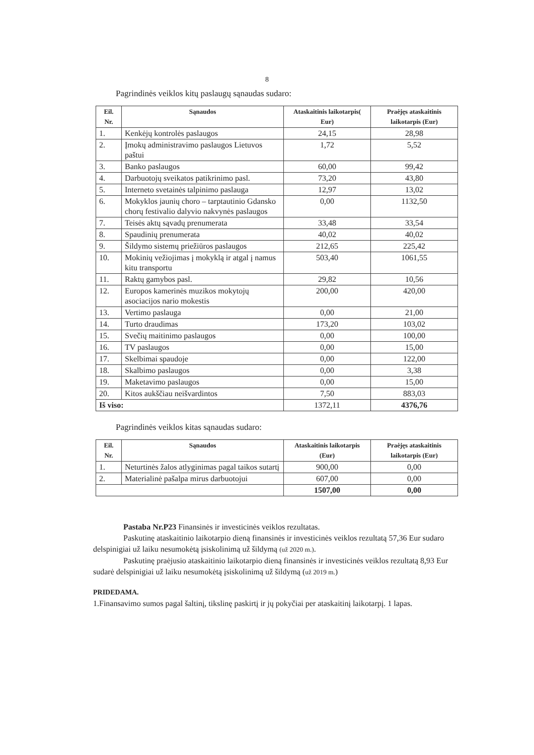8
Pagrindinės veiklos kitų paslaugų sąnaudas sudaro:
| Eil. Nr. | Sąnaudos | Ataskaitinis laikotarpis( Eur) | Praėjęs ataskaitinis laikotarpis (Eur) |
| --- | --- | --- | --- |
| 1. | Kenkėjų kontrolės paslaugos | 24,15 | 28,98 |
| 2. | Įmokų administravimo paslaugos Lietuvos paštui | 1,72 | 5,52 |
| 3. | Banko paslaugos | 60,00 | 99,42 |
| 4. | Darbuotojų sveikatos patikrinimo pasl. | 73,20 | 43,80 |
| 5. | Interneto svetainės talpinimo paslauga | 12,97 | 13,02 |
| 6. | Mokyklos jaunių choro – tarptautinio Gdansko chorų festivalio dalyvio nakvynės paslaugos | 0,00 | 1132,50 |
| 7. | Teisės aktų sąvadų prenumerata | 33,48 | 33,54 |
| 8. | Spaudinių prenumerata | 40,02 | 40,02 |
| 9. | Šildymo sistemų priežiūros paslaugos | 212,65 | 225,42 |
| 10. | Mokinių vežiojimas į mokyklą ir atgal į namus kitu transportu | 503,40 | 1061,55 |
| 11. | Raktų gamybos pasl. | 29,82 | 10,56 |
| 12. | Europos kamerinės muzikos mokytojų asociacijos nario mokestis | 200,00 | 420,00 |
| 13. | Vertimo paslauga | 0,00 | 21,00 |
| 14. | Turto draudimas | 173,20 | 103,02 |
| 15. | Svečių maitinimo paslaugos | 0,00 | 100,00 |
| 16. | TV paslaugos | 0,00 | 15,00 |
| 17. | Skelbimai spaudoje | 0,00 | 122,00 |
| 18. | Skalbimo paslaugos | 0,00 | 3,38 |
| 19. | Maketavimo paslaugos | 0,00 | 15,00 |
| 20. | Kitos aukščiau neišvardintos | 7,50 | 883,03 |
| Iš viso: | | 1372,11 | 4376,76 |
Pagrindinės veiklos kitas sąnaudas sudaro:
| Eil. Nr. | Sąnaudos | Ataskaitinis laikotarpis (Eur) | Praėjęs ataskaitinis laikotarpis (Eur) |
| --- | --- | --- | --- |
| 1. | Neturtinės žalos atlyginimas pagal taikos sutartį | 900,00 | 0,00 |
| 2. | Materialinė pašalpa mirus darbuotojui | 607,00 | 0,00 |
| | | 1507,00 | 0,00 |
Pastaba Nr.P23 Finansinės ir investicinės veiklos rezultatas.
Paskutinę ataskaitinio laikotarpio dieną finansinės ir investicinės veiklos rezultatą 57,36 Eur sudaro delspinigiai už laiku nesumokėtą įsiskolinimą už šildymą (už 2020 m.).
Paskutinę praėjusio ataskaitinio laikotarpio dieną finansinės ir investicinės veiklos rezultatą 8,93 Eur sudarė delspinigiai už laiku nesumokėtą įsiskolinimą už šildymą (už 2019 m.)
PRIDEDAMA.
1.Finansavimo sumos pagal šaltinį, tikslinę paskirtį ir jų pokyčiai per ataskaitinį laikotarpį. 1 lapas.